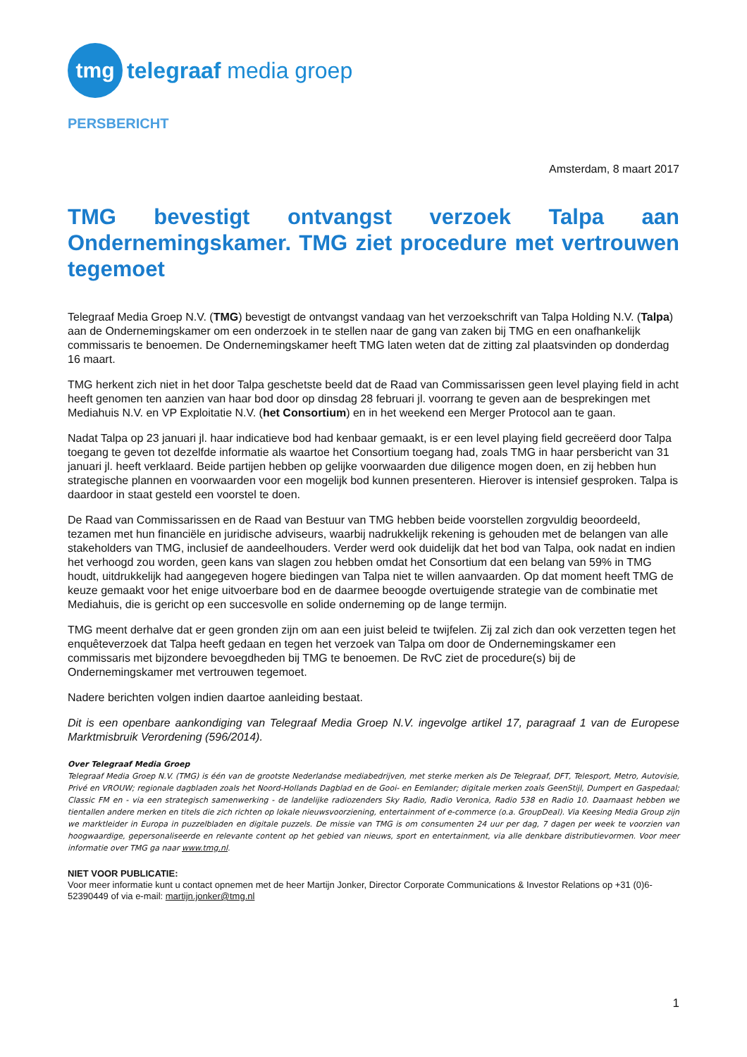tmg
telegraaf media groep
PERSBERICHT
Amsterdam, 8 maart 2017
TMG bevestigt ontvangst verzoek Talpa aan Ondernemingskamer. TMG ziet procedure met vertrouwen tegemoet
Telegraaf Media Groep N.V. (TMG) bevestigt de ontvangst vandaag van het verzoekschrift van Talpa Holding N.V. (Talpa) aan de Ondernemingskamer om een onderzoek in te stellen naar de gang van zaken bij TMG en een onafhankelijk commissaris te benoemen. De Ondernemingskamer heeft TMG laten weten dat de zitting zal plaatsvinden op donderdag 16 maart.
TMG herkent zich niet in het door Talpa geschetste beeld dat de Raad van Commissarissen geen level playing field in acht heeft genomen ten aanzien van haar bod door op dinsdag 28 februari jl. voorrang te geven aan de besprekingen met Mediahuis N.V. en VP Exploitatie N.V. (het Consortium) en in het weekend een Merger Protocol aan te gaan.
Nadat Talpa op 23 januari jl. haar indicatieve bod had kenbaar gemaakt, is er een level playing field gecreëerd door Talpa toegang te geven tot dezelfde informatie als waartoe het Consortium toegang had, zoals TMG in haar persbericht van 31 januari jl. heeft verklaard. Beide partijen hebben op gelijke voorwaarden due diligence mogen doen, en zij hebben hun strategische plannen en voorwaarden voor een mogelijk bod kunnen presenteren. Hierover is intensief gesproken. Talpa is daardoor in staat gesteld een voorstel te doen.
De Raad van Commissarissen en de Raad van Bestuur van TMG hebben beide voorstellen zorgvuldig beoordeeld, tezamen met hun financiële en juridische adviseurs, waarbij nadrukkelijk rekening is gehouden met de belangen van alle stakeholders van TMG, inclusief de aandeelhouders. Verder werd ook duidelijk dat het bod van Talpa, ook nadat en indien het verhoogd zou worden, geen kans van slagen zou hebben omdat het Consortium dat een belang van 59% in TMG houdt, uitdrukkelijk had aangegeven hogere biedingen van Talpa niet te willen aanvaarden. Op dat moment heeft TMG de keuze gemaakt voor het enige uitvoerbare bod en de daarmee beoogde overtuigende strategie van de combinatie met Mediahuis, die is gericht op een succesvolle en solide onderneming op de lange termijn.
TMG meent derhalve dat er geen gronden zijn om aan een juist beleid te twijfelen. Zij zal zich dan ook verzetten tegen het enquêteverzoek dat Talpa heeft gedaan en tegen het verzoek van Talpa om door de Ondernemingskamer een commissaris met bijzondere bevoegdheden bij TMG te benoemen. De RvC ziet de procedure(s) bij de Ondernemingskamer met vertrouwen tegemoet.
Nadere berichten volgen indien daartoe aanleiding bestaat.
Dit is een openbare aankondiging van Telegraaf Media Groep N.V. ingevolge artikel 17, paragraaf 1 van de Europese Marktmisbruik Verordening (596/2014).
Over Telegraaf Media Groep
Telegraaf Media Groep N.V. (TMG) is één van de grootste Nederlandse mediabedrijven, met sterke merken als De Telegraaf, DFT, Telesport, Metro, Autovisie, Privé en VROUW; regionale dagbladen zoals het Noord-Hollands Dagblad en de Gooi- en Eemlander; digitale merken zoals GeenStijl, Dumpert en Gaspedaal; Classic FM en - via een strategisch samenwerking - de landelijke radiozenders Sky Radio, Radio Veronica, Radio 538 en Radio 10. Daarnaast hebben we tientallen andere merken en titels die zich richten op lokale nieuwsvoorziening, entertainment of e-commerce (o.a. GroupDeal). Via Keesing Media Group zijn we marktleider in Europa in puzzelbladen en digitale puzzels. De missie van TMG is om consumenten 24 uur per dag, 7 dagen per week te voorzien van hoogwaardige, gepersonaliseerde en relevante content op het gebied van nieuws, sport en entertainment, via alle denkbare distributievormen. Voor meer informatie over TMG ga naar www.tmg.nl.
NIET VOOR PUBLICATIE:
Voor meer informatie kunt u contact opnemen met de heer Martijn Jonker, Director Corporate Communications & Investor Relations op +31 (0)6-52390449 of via e-mail: martijn.jonker@tmg.nl
1